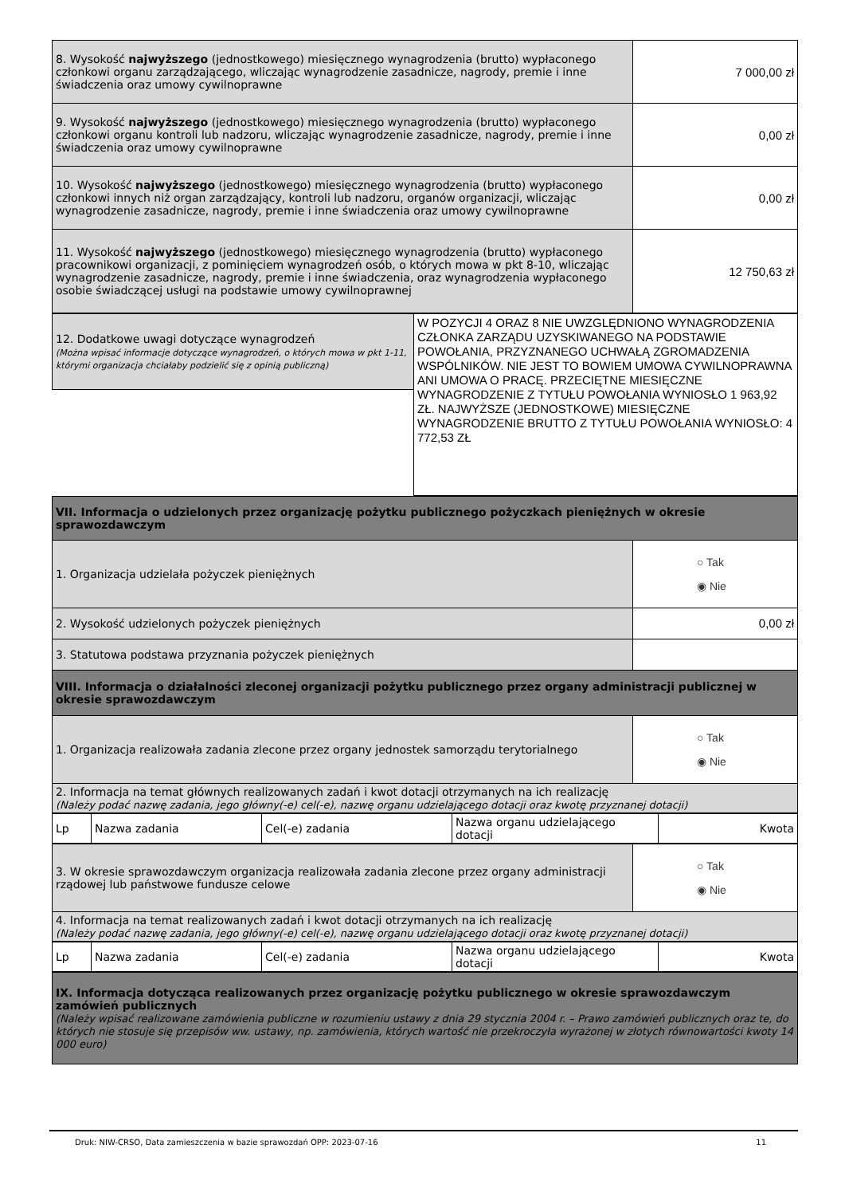| 8. Wysokość najwyższego (jednostkowego) miesięcznego wynagrodzenia (brutto) wypłaconego członkowi organu zarządzającego, wliczając wynagrodzenie zasadnicze, nagrody, premie i inne świadczenia oraz umowy cywilnoprawne | 7 000,00 zł |
| 9. Wysokość najwyższego (jednostkowego) miesięcznego wynagrodzenia (brutto) wypłaconego członkowi organu kontroli lub nadzoru, wliczając wynagrodzenie zasadnicze, nagrody, premie i inne świadczenia oraz umowy cywilnoprawne | 0,00 zł |
| 10. Wysokość najwyższego (jednostkowego) miesięcznego wynagrodzenia (brutto) wypłaconego członkowi innych niż organ zarządzający, kontroli lub nadzoru, organów organizacji, wliczając wynagrodzenie zasadnicze, nagrody, premie i inne świadczenia oraz umowy cywilnoprawne | 0,00 zł |
| 11. Wysokość najwyższego (jednostkowego) miesięcznego wynagrodzenia (brutto) wypłaconego pracownikowi organizacji, z pominięciem wynagrodzeń osób, o których mowa w pkt 8-10, wliczając wynagrodzenie zasadnicze, nagrody, premie i inne świadczenia, oraz wynagrodzenia wypłaconego osobie świadczącej usługi na podstawie umowy cywilnoprawnej | 12 750,63 zł |
| 12. Dodatkowe uwagi dotyczące wynagrodzeń (Można wpisać informacje dotyczące wynagrodzeń, o których mowa w pkt 1-11, którymi organizacja chciałaby podzielić się z opinią publiczną) | W POZYCJI 4 ORAZ 8 NIE UWZGLĘDNIONO WYNAGRODZENIA CZŁONKA ZARZĄDU UZYSKIWANEGO NA PODSTAWIE POWOŁANIA, PRZYZNANEGO UCHWAŁĄ ZGROMADZENIA WSPÓLNIKÓW. NIE JEST TO BOWIEM UMOWA CYWILNOPRAWNA ANI UMOWA O PRACĘ. PRZECIĘTNE MIESIĘCZNE WYNAGRODZENIE Z TYTUŁU POWOŁANIA WYNIOSŁO 1 963,92 ZŁ. NAJWYŻSZE (JEDNOSTKOWE) MIESIĘCZNE WYNAGRODZENIE BRUTTO Z TYTUŁU POWOŁANIA WYNIOSŁO: 4 772,53 ZŁ |
| VII. Informacja o udzielonych przez organizację pożytku publicznego pożyczkach pieniężnych w okresie sprawozdawczym | |
| 1. Organizacja udzielała pożyczek pieniężnych | ○ Tak ◉ Nie |
| 2. Wysokość udzielonych pożyczek pieniężnych | 0,00 zł |
| 3. Statutowa podstawa przyznania pożyczek pieniężnych | |
| VIII. Informacja o działalności zleconej organizacji pożytku publicznego przez organy administracji publicznej w okresie sprawozdawczym | |
| 1. Organizacja realizowała zadania zlecone przez organy jednostek samorządu terytorialnego | ○ Tak ◉ Nie |
| 2. Informacja na temat głównych realizowanych zadań i kwot dotacji otrzymanych na ich realizację (Należy podać nazwę zadania, jego główny(-e) cel(-e), nazwę organu udzielającego dotacji oraz kwotę przyznanej dotacji) | |
| Lp | Nazwa zadania | Cel(-e) zadania | Nazwa organu udzielającego dotacji | Kwota |
| --- | --- | --- | --- | --- |
| 3. W okresie sprawozdawczym organizacja realizowała zadania zlecone przez organy administracji rządowej lub państwowe fundusze celowe | ○ Tak ◉ Nie |
| 4. Informacja na temat realizowanych zadań i kwot dotacji otrzymanych na ich realizację (Należy podać nazwę zadania, jego główny(-e) cel(-e), nazwę organu udzielającego dotacji oraz kwotę przyznanej dotacji) | |
| Lp | Nazwa zadania | Cel(-e) zadania | Nazwa organu udzielającego dotacji | Kwota |
| --- | --- | --- | --- | --- |
| IX. Informacja dotycząca realizowanych przez organizację pożytku publicznego w okresie sprawozdawczym zamówień publicznych (Należy wpisać realizowane zamówienia publiczne w rozumieniu ustawy z dnia 29 stycznia 2004 r. – Prawo zamówień publicznych oraz te, do których nie stosuje się przepisów ww. ustawy, np. zamówienia, których wartość nie przekroczyła wyrażonej w złotych równowartości kwoty 14 000 euro) |
Druk: NIW-CRSO, Data zamieszczenia w bazie sprawozdań OPP: 2023-07-16 11